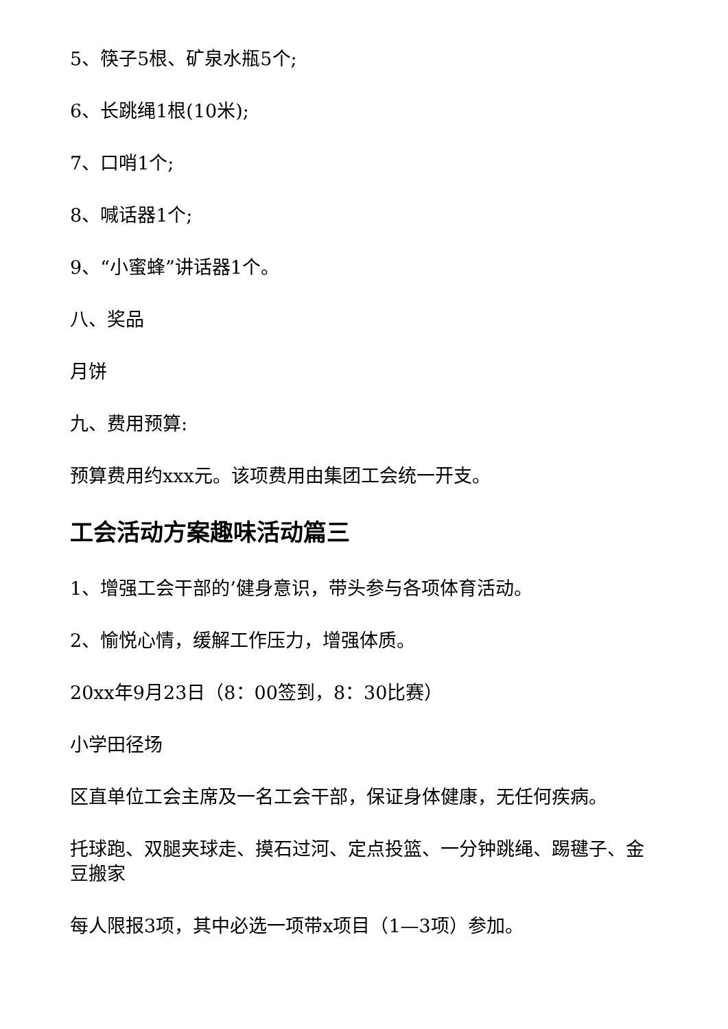5、筷子5根、矿泉水瓶5个;
6、长跳绳1根(10米);
7、口哨1个;
8、喊话器1个;
9、“小蜜蜂”讲话器1个。
八、奖品
月饼
九、费用预算:
预算费用约xxx元。该项费用由集团工会统一开支。
工会活动方案趣味活动篇三
1、增强工会干部的’健身意识，带头参与各项体育活动。
2、愉悦心情，缓解工作压力，增强体质。
20xx年9月23日（8：00签到，8：30比赛）
小学田径场
区直单位工会主席及一名工会干部，保证身体健康，无任何疾病。
托球跑、双腿夹球走、摸石过河、定点投篮、一分钟跳绳、踢毽子、金豆搬家
每人限报3项，其中必选一项带x项目（1—3项）参加。